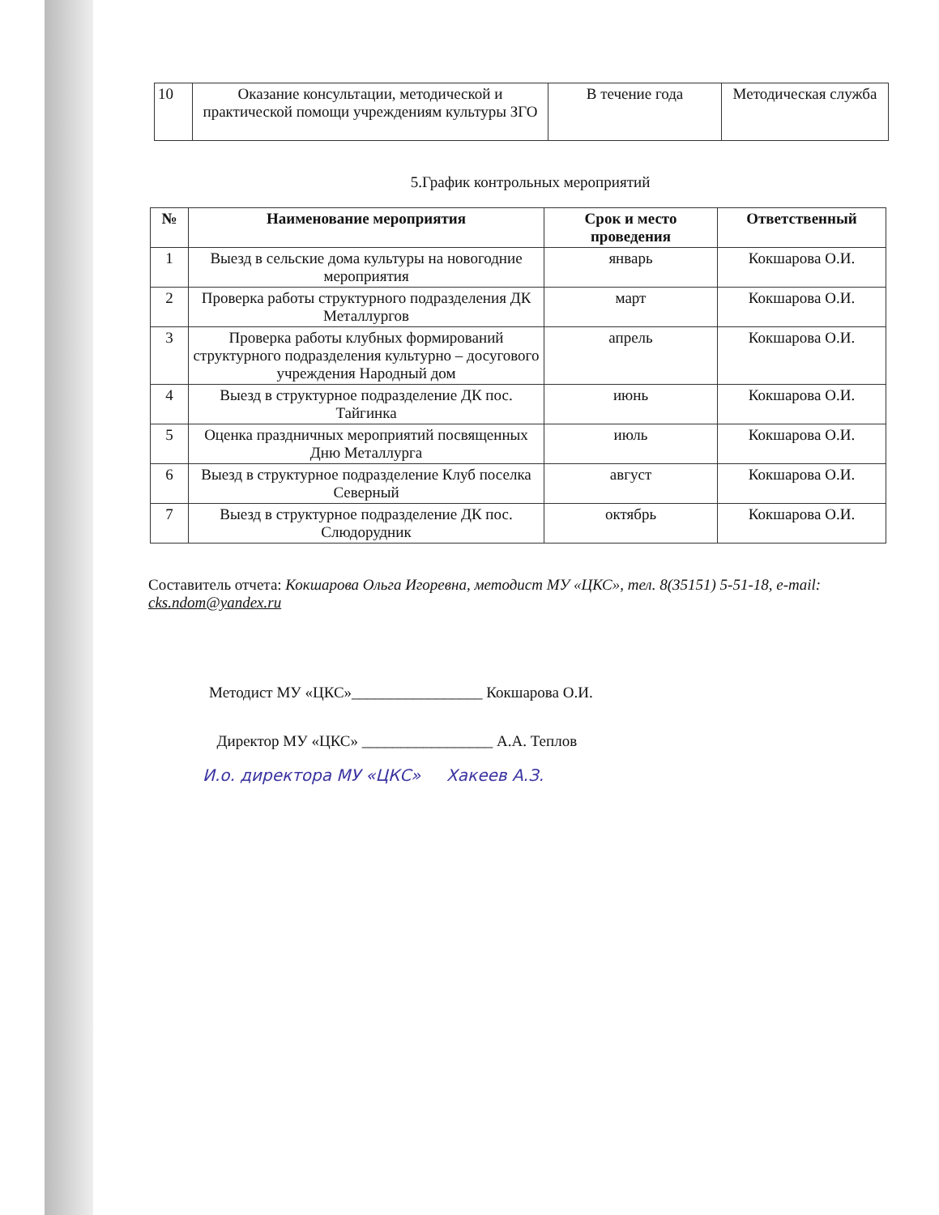| 10 | Оказание консультации, методической и практической помощи учреждениям культуры ЗГО | В течение года | Методическая служба |
5.График контрольных мероприятий
| № | Наименование мероприятия | Срок и место проведения | Ответственный |
| --- | --- | --- | --- |
| 1 | Выезд в сельские дома культуры на новогодние мероприятия | январь | Кокшарова О.И. |
| 2 | Проверка работы структурного подразделения ДК Металлургов | март | Кокшарова О.И. |
| 3 | Проверка работы клубных формирований структурного подразделения культурно – досугового учреждения Народный дом | апрель | Кокшарова О.И. |
| 4 | Выезд в структурное подразделение ДК пос. Тайгинка | июнь | Кокшарова О.И. |
| 5 | Оценка праздничных мероприятий посвященных Дню Металлурга | июль | Кокшарова О.И. |
| 6 | Выезд в структурное подразделение Клуб поселка Северный | август | Кокшарова О.И. |
| 7 | Выезд в структурное подразделение ДК пос. Слюдорудник | октябрь | Кокшарова О.И. |
Составитель отчета: Кокшарова Ольга Игоревна, методист МУ «ЦКС», тел. 8(35151) 5-51-18, e-mail: cks.ndom@yandex.ru
Методист МУ «ЦКС»_________________ Кокшарова О.И.
Директор МУ «ЦКС» _________________ А.А. Теплов
И.о. директора МУ «ЦКС» Хакеев А.З.